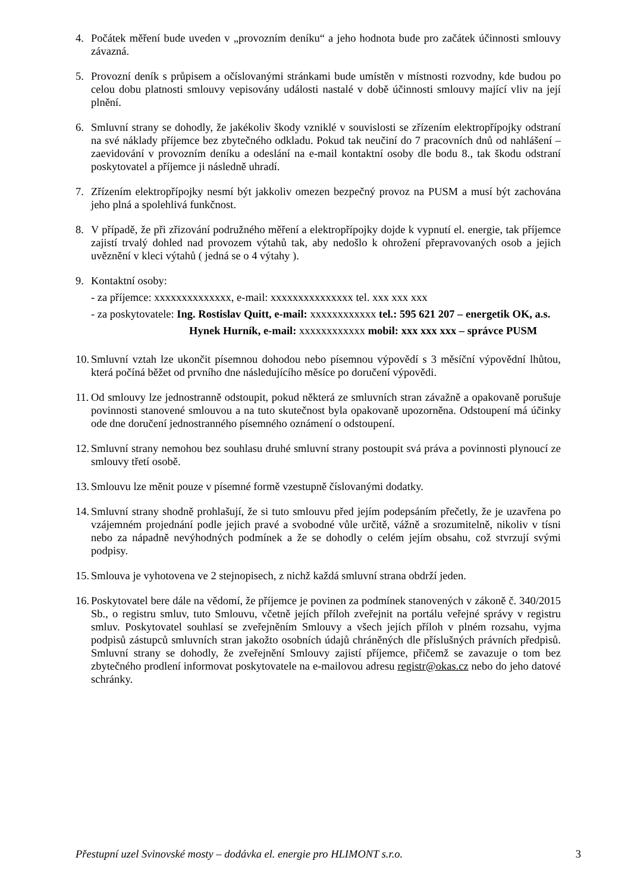4. Počátek měření bude uveden v „provozním deníku“ a jeho hodnota bude pro začátek účinnosti smlouvy závazná.
5. Provozní deník s průpisem a očíslovanými stránkami bude umístěn v místnosti rozvodny, kde budou po celou dobu platnosti smlouvy vepisovány události nastalé v době účinnosti smlouvy mající vliv na její plnění.
6. Smluvní strany se dohodly, že jakékoliv škody vzniklé v souvislosti se zřízením elektropřípojky odstraní na své náklady příjemce bez zbytečného odkladu. Pokud tak neučiní do 7 pracovních dnů od nahlášení – zaevidování v provozním deníku a odeslání na e-mail kontaktní osoby dle bodu 8., tak škodu odstraní poskytovatel a příjemce ji následně uhradí.
7. Zřízením elektropřípojky nesmí být jakkoliv omezen bezpečný provoz na PUSM a musí být zachována jeho plná a spolehlivá funkčnost.
8. V případě, že při zřizování podružného měření a elektropřípojky dojde k vypnutí el. energie, tak příjemce zajistí trvalý dohled nad provozem výtahů tak, aby nedošlo k ohrožení přepravovaných osob a jejich uvěznění v kleci výtahů ( jedná se o 4 výtahy ).
9. Kontaktní osoby:
- za příjemce: xxxxxxxxxxxxxx, e-mail: xxxxxxxxxxxxxxx tel. xxx xxx xxx
- za poskytovatele: Ing. Rostislav Quitt, e-mail: xxxxxxxxxxxx tel.: 595 621 207 – energetik OK, a.s.
Hynek Hurník, e-mail: xxxxxxxxxxxx mobil: xxx xxx xxx – správce PUSM
10. Smluvní vztah lze ukončit písemnou dohodou nebo písemnou výpovědí s 3 měsíční výpovědní lhůtou, která počíná běžet od prvního dne následujícího měsíce po doručení výpovědi.
11. Od smlouvy lze jednostranně odstoupit, pokud některá ze smluvních stran závažně a opakovaně porušuje povinnosti stanovené smlouvou a na tuto skutečnost byla opakovaně upozorněna. Odstoupení má účinky ode dne doručení jednostranného písemného oznámení o odstoupení.
12. Smluvní strany nemohou bez souhlasu druhé smluvní strany postoupit svá práva a povinnosti plynoucí ze smlouvy třetí osobě.
13. Smlouvu lze měnit pouze v písemné formě vzestupně číslovanými dodatky.
14. Smluvní strany shodně prohlašují, že si tuto smlouvu před jejím podepsáním přečetly, že je uzavřena po vzájemném projednání podle jejich pravé a svobodné vůle určitě, vážně a srozumitelně, nikoliv v tísni nebo za nápadně nevýhodných podmínek a že se dohodly o celém jejím obsahu, což stvrzují svými podpisy.
15. Smlouva je vyhotovena ve 2 stejnopisech, z nichž každá smluvní strana obdrží jeden.
16. Poskytovatel bere dále na vědomí, že příjemce je povinen za podmínek stanovených v zákoně č. 340/2015 Sb., o registru smluv, tuto Smlouvu, včetně jejích příloh zveřejnit na portálu veřejné správy v registru smluv. Poskytovatel souhlasí se zveřejněním Smlouvy a všech jejích příloh v plném rozsahu, vyjma podpisů zástupců smluvních stran jakožto osobních údajů chráněných dle příslušných právních předpisů. Smluvní strany se dohodly, že zveřejnění Smlouvy zajistí příjemce, přičemž se zavazuje o tom bez zbytečného prodlení informovat poskytovatele na e-mailovou adresu registr@okas.cz nebo do jeho datové schránky.
Přestupní uzel Svinovské mosty – dodávka el. energie pro HLIMONT s.r.o. 3